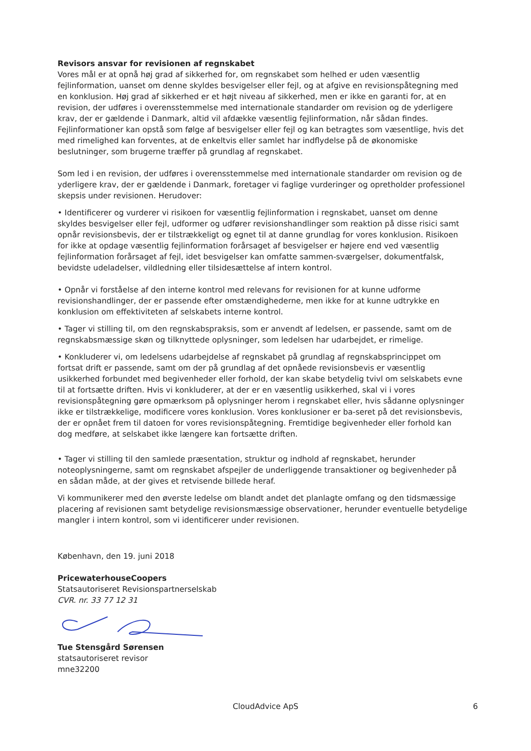Revisors ansvar for revisionen af regnskabet
Vores mål er at opnå høj grad af sikkerhed for, om regnskabet som helhed er uden væsentlig fejlinformation, uanset om denne skyldes besvigelser eller fejl, og at afgive en revisionspåtegning med en konklusion. Høj grad af sikkerhed er et højt niveau af sikkerhed, men er ikke en garanti for, at en revision, der udføres i overensstemmelse med internationale standarder om revision og de yderligere krav, der er gældende i Danmark, altid vil afdække væsentlig fejlinformation, når sådan findes. Fejlinformationer kan opstå som følge af besvigelser eller fejl og kan betragtes som væsentlige, hvis det med rimelighed kan forventes, at de enkeltvis eller samlet har indflydelse på de økonomiske beslutninger, som brugerne træffer på grundlag af regnskabet.
Som led i en revision, der udføres i overensstemmelse med internationale standarder om revision og de yderligere krav, der er gældende i Danmark, foretager vi faglige vurderinger og opretholder professionel skepsis under revisionen. Herudover:
• Identificerer og vurderer vi risikoen for væsentlig fejlinformation i regnskabet, uanset om denne skyldes besvigelser eller fejl, udformer og udfører revisionshandlinger som reaktion på disse risici samt opnår revisionsbevis, der er tilstrækkeligt og egnet til at danne grundlag for vores konklusion. Risikoen for ikke at opdage væsentlig fejlinformation forårsaget af besvigelser er højere end ved væsentlig fejlinformation forårsaget af fejl, idet besvigelser kan omfatte sammen-sværgelser, dokumentfalsk, bevidste udeladelser, vildledning eller tilsidesættelse af intern kontrol.
• Opnår vi forståelse af den interne kontrol med relevans for revisionen for at kunne udforme revisionshandlinger, der er passende efter omstændighederne, men ikke for at kunne udtrykke en konklusion om effektiviteten af selskabets interne kontrol.
• Tager vi stilling til, om den regnskabspraksis, som er anvendt af ledelsen, er passende, samt om de regnskabsmæssige skøn og tilknyttede oplysninger, som ledelsen har udarbejdet, er rimelige.
• Konkluderer vi, om ledelsens udarbejdelse af regnskabet på grundlag af regnskabsprincippet om fortsat drift er passende, samt om der på grundlag af det opnåede revisionsbevis er væsentlig usikkerhed forbundet med begivenheder eller forhold, der kan skabe betydelig tvivl om selskabets evne til at fortsætte driften. Hvis vi konkluderer, at der er en væsentlig usikkerhed, skal vi i vores revisionspåtegning gøre opmærksom på oplysninger herom i regnskabet eller, hvis sådanne oplysninger ikke er tilstrækkelige, modificere vores konklusion. Vores konklusioner er ba-seret på det revisionsbevis, der er opnået frem til datoen for vores revisionspåtegning. Fremtidige begivenheder eller forhold kan dog medføre, at selskabet ikke længere kan fortsætte driften.
• Tager vi stilling til den samlede præsentation, struktur og indhold af regnskabet, herunder noteoplysningerne, samt om regnskabet afspejler de underliggende transaktioner og begivenheder på en sådan måde, at der gives et retvisende billede heraf.
Vi kommunikerer med den øverste ledelse om blandt andet det planlagte omfang og den tidsmæssige placering af revisionen samt betydelige revisionsmæssige observationer, herunder eventuelle betydelige mangler i intern kontrol, som vi identificerer under revisionen.
København, den 19. juni 2018
PricewaterhouseCoopers
Statsautoriseret Revisionspartnerselskab
CVR. nr. 33 77 12 31
Tue Stensgård Sørensen
statsautoriseret revisor
mne32200
CloudAdvice ApS 6